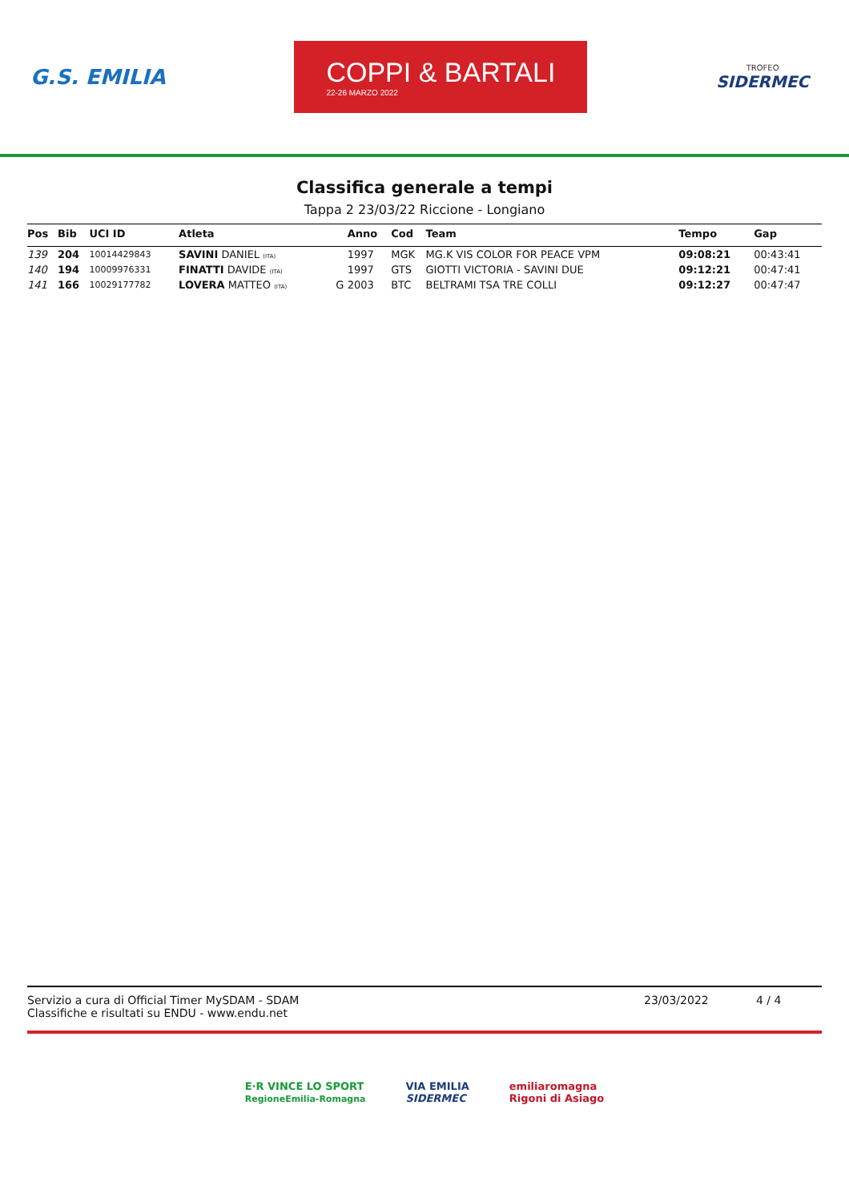G.S. EMILIA
COPPI & BARTALI
22-26 MARZO 2022
TROFEO
SIDERMEC
Classifica generale a tempi
Tappa 2 23/03/22 Riccione - Longiano
| Pos | Bib | UCI ID | Atleta | | Anno | Cod | Team | Tempo | Gap |
| --- | --- | --- | --- | --- | --- | --- | --- | --- | --- |
| 139 | 204 | 10014429843 | SAVINI DANIEL (ITA) | | 1997 | MGK | MG.K VIS COLOR FOR PEACE VPM | 09:08:21 | 00:43:41 |
| 140 | 194 | 10009976331 | FINATTI DAVIDE (ITA) | | 1997 | GTS | GIOTTI VICTORIA - SAVINI DUE | 09:12:21 | 00:47:41 |
| 141 | 166 | 10029177782 | LOVERA MATTEO (ITA) | G | 2003 | BTC | BELTRAMI TSA TRE COLLI | 09:12:27 | 00:47:47 |
Servizio a cura di Official Timer MySDAM - SDAM
Classifiche e risultati su ENDU - www.endu.net
23/03/2022 4 / 4
E·R VINCE LO SPORT
RegioneEmilia-Romagna
VIA EMILIA
SIDERMEC
emiliaromagna
Rigoni di Asiago